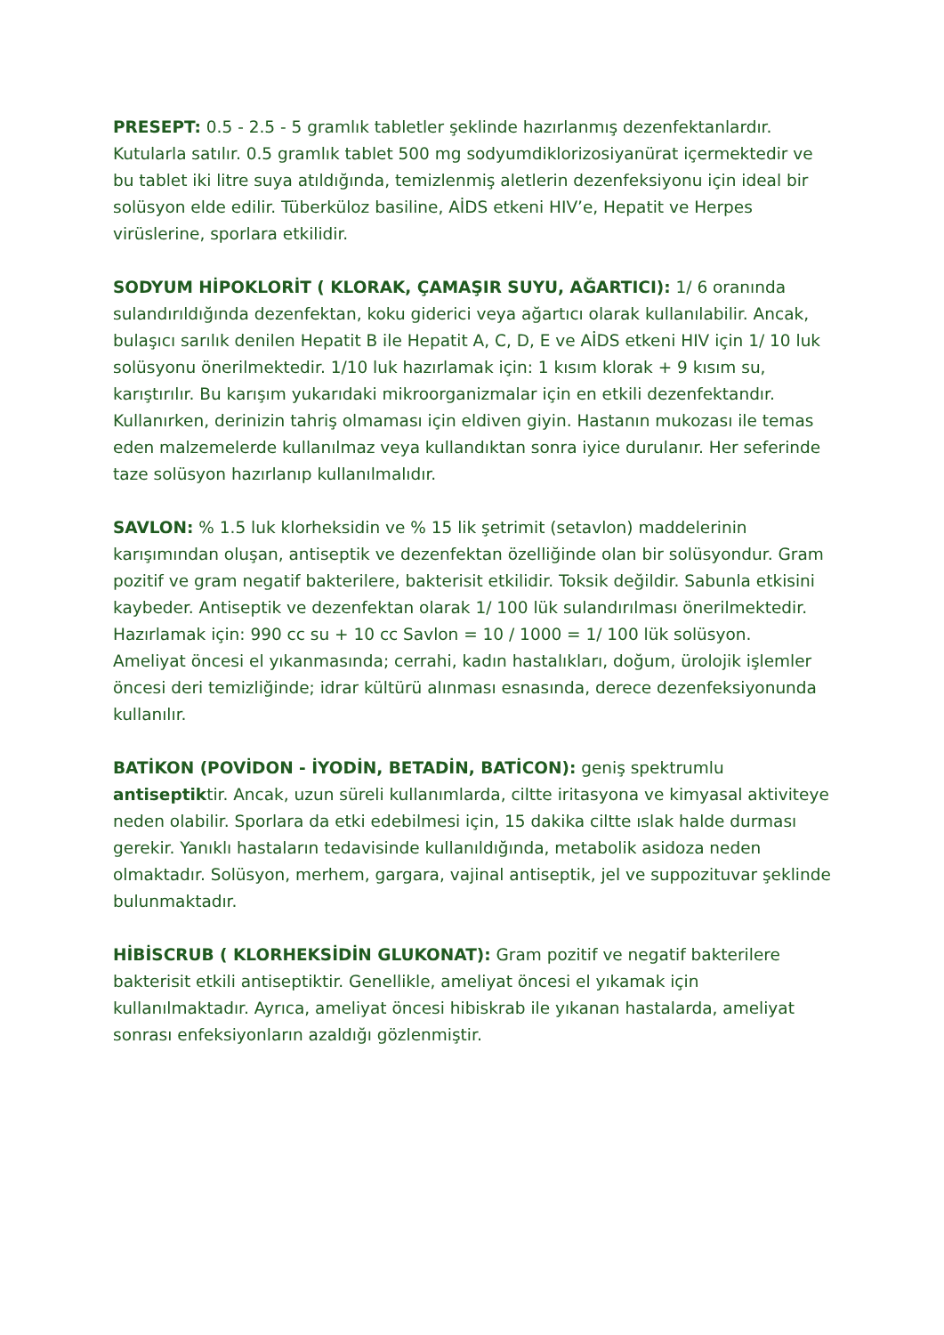PRESEPT: 0.5 - 2.5 - 5 gramlık tabletler şeklinde hazırlanmış dezenfektanlardır. Kutularla satılır. 0.5 gramlık tablet 500 mg sodyumdiklorizosiyanürat içermektedir ve bu tablet iki litre suya atıldığında, temizlenmiş aletlerin dezenfeksiyonu için ideal bir solüsyon elde edilir. Tüberküloz basiline, AİDS etkeni HIV’e, Hepatit ve Herpes virüslerine, sporlara etkilidir.
SODYUM HİPOKLORİT ( KLORAK, ÇAMAŞIR SUYU, AĞARTICI): 1/ 6 oranında sulandırıldığında dezenfektan, koku giderici veya ağartıcı olarak kullanılabilir. Ancak, bulaşıcı sarılık denilen Hepatit B ile Hepatit A, C, D, E ve AİDS etkeni HIV için 1/ 10 luk solüsyonu önerilmektedir. 1/10 luk hazırlamak için: 1 kısım klorak + 9 kısım su, karıştırılır. Bu karışım yukarıdaki mikroorganizmalar için en etkili dezenfektandır. Kullanırken, derinizin tahriş olmaması için eldiven giyin. Hastanın mukozası ile temas eden malzemelerde kullanılmaz veya kullandıktan sonra iyice durulanır. Her seferinde taze solüsyon hazırlanıp kullanılmalıdır.
SAVLON: % 1.5 luk klorheksidin ve % 15 lik şetrimit (setavlon) maddelerinin karışımından oluşan, antiseptik ve dezenfektan özelliğinde olan bir solüsyondur. Gram pozitif ve gram negatif bakterilere, bakterisit etkilidir. Toksik değildir. Sabunla etkisini kaybeder. Antiseptik ve dezenfektan olarak 1/ 100 lük sulandırılması önerilmektedir. Hazırlamak için: 990 cc su + 10 cc Savlon = 10 / 1000 = 1/ 100 lük solüsyon.
Ameliyat öncesi el yıkanmasında; cerrahi, kadın hastalıkları, doğum, ürolojik işlemler öncesi deri temizliğinde; idrar kültürü alınması esnasında, derece dezenfeksiyonunda kullanılır.
BATİKON (POVİDON - İYODİN, BETADİN, BATİCON): geniş spektrumlu antiseptiktir. Ancak, uzun süreli kullanımlarda, ciltte iritasyona ve kimyasal aktiviteye neden olabilir. Sporlara da etki edebilmesi için, 15 dakika ciltte ıslak halde durması gerekir. Yanıklı hastaların tedavisinde kullanıldığında, metabolik asidoza neden olmaktadır. Solüsyon, merhem, gargara, vajinal antiseptik, jel ve suppozituvar şeklinde bulunmaktadır.
HİBİSCRUB ( KLORHEKSİDİN GLUKONAT): Gram pozitif ve negatif bakterilere bakterisit etkili antiseptiktir. Genellikle, ameliyat öncesi el yıkamak için kullanılmaktadır. Ayrıca, ameliyat öncesi hibiskrab ile yıkanan hastalarda, ameliyat sonrası enfeksiyonların azaldığı gözlenmiştir.